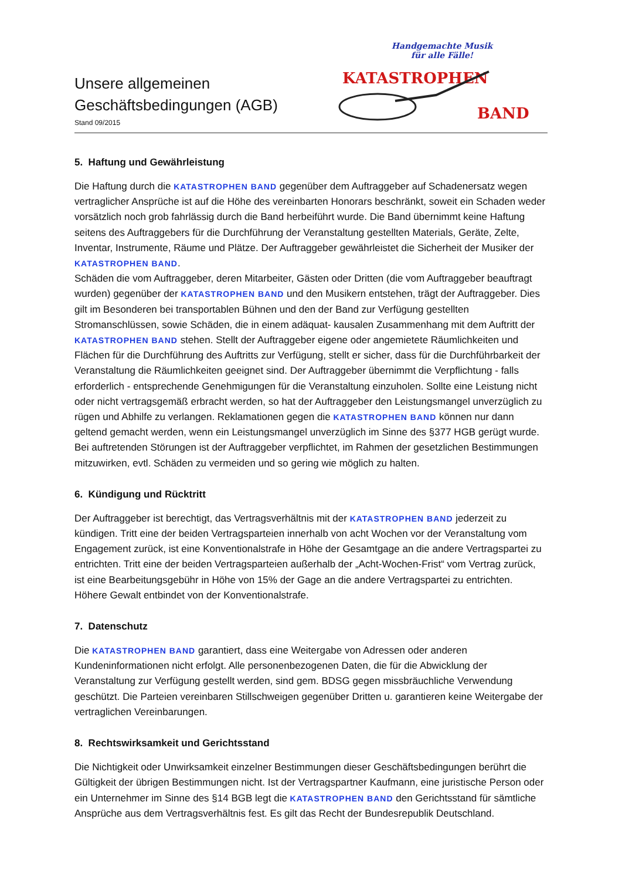Unsere allgemeinen
Geschäftsbedingungen (AGB)
Stand 09/2015
Handgemachte Musik
für alle Fälle!
KATASTROPHEN
BAND
5. Haftung und Gewährleistung
Die Haftung durch die KATASTROPHEN BAND gegenüber dem Auftraggeber auf Schadenersatz wegen vertraglicher Ansprüche ist auf die Höhe des vereinbarten Honorars beschränkt, soweit ein Schaden weder vorsätzlich noch grob fahrlässig durch die Band herbeiführt wurde. Die Band übernimmt keine Haftung seitens des Auftraggebers für die Durchführung der Veranstaltung gestellten Materials, Geräte, Zelte, Inventar, Instrumente, Räume und Plätze. Der Auftraggeber gewährleistet die Sicherheit der Musiker der KATASTROPHEN BAND.
Schäden die vom Auftraggeber, deren Mitarbeiter, Gästen oder Dritten (die vom Auftraggeber beauftragt wurden) gegenüber der KATASTROPHEN BAND und den Musikern entstehen, trägt der Auftraggeber. Dies gilt im Besonderen bei transportablen Bühnen und den der Band zur Verfügung gestellten Stromanschlüssen, sowie Schäden, die in einem adäquat- kausalen Zusammenhang mit dem Auftritt der KATASTROPHEN BAND stehen. Stellt der Auftraggeber eigene oder angemietete Räumlichkeiten und Flächen für die Durchführung des Auftritts zur Verfügung, stellt er sicher, dass für die Durchführbarkeit der Veranstaltung die Räumlichkeiten geeignet sind. Der Auftraggeber übernimmt die Verpflichtung - falls erforderlich - entsprechende Genehmigungen für die Veranstaltung einzuholen. Sollte eine Leistung nicht oder nicht vertragsgemäß erbracht werden, so hat der Auftraggeber den Leistungsmangel unverzüglich zu rügen und Abhilfe zu verlangen. Reklamationen gegen die KATASTROPHEN BAND können nur dann geltend gemacht werden, wenn ein Leistungsmangel unverzüglich im Sinne des §377 HGB gerügt wurde. Bei auftretenden Störungen ist der Auftraggeber verpflichtet, im Rahmen der gesetzlichen Bestimmungen mitzuwirken, evtl. Schäden zu vermeiden und so gering wie möglich zu halten.
6. Kündigung und Rücktritt
Der Auftraggeber ist berechtigt, das Vertragsverhältnis mit der KATASTROPHEN BAND jederzeit zu kündigen. Tritt eine der beiden Vertragsparteien innerhalb von acht Wochen vor der Veranstaltung vom Engagement zurück, ist eine Konventionalstrafe in Höhe der Gesamtgage an die andere Vertragspartei zu entrichten. Tritt eine der beiden Vertragsparteien außerhalb der „Acht-Wochen-Frist“ vom Vertrag zurück, ist eine Bearbeitungsgebühr in Höhe von 15% der Gage an die andere Vertragspartei zu entrichten. Höhere Gewalt entbindet von der Konventionalstrafe.
7. Datenschutz
Die KATASTROPHEN BAND garantiert, dass eine Weitergabe von Adressen oder anderen Kundeninformationen nicht erfolgt. Alle personenbezogenen Daten, die für die Abwicklung der Veranstaltung zur Verfügung gestellt werden, sind gem. BDSG gegen missbräuchliche Verwendung geschützt. Die Parteien vereinbaren Stillschweigen gegenüber Dritten u. garantieren keine Weitergabe der vertraglichen Vereinbarungen.
8. Rechtswirksamkeit und Gerichtsstand
Die Nichtigkeit oder Unwirksamkeit einzelner Bestimmungen dieser Geschäftsbedingungen berührt die Gültigkeit der übrigen Bestimmungen nicht. Ist der Vertragspartner Kaufmann, eine juristische Person oder ein Unternehmer im Sinne des §14 BGB legt die KATASTROPHEN BAND den Gerichtsstand für sämtliche Ansprüche aus dem Vertragsverhältnis fest. Es gilt das Recht der Bundesrepublik Deutschland.